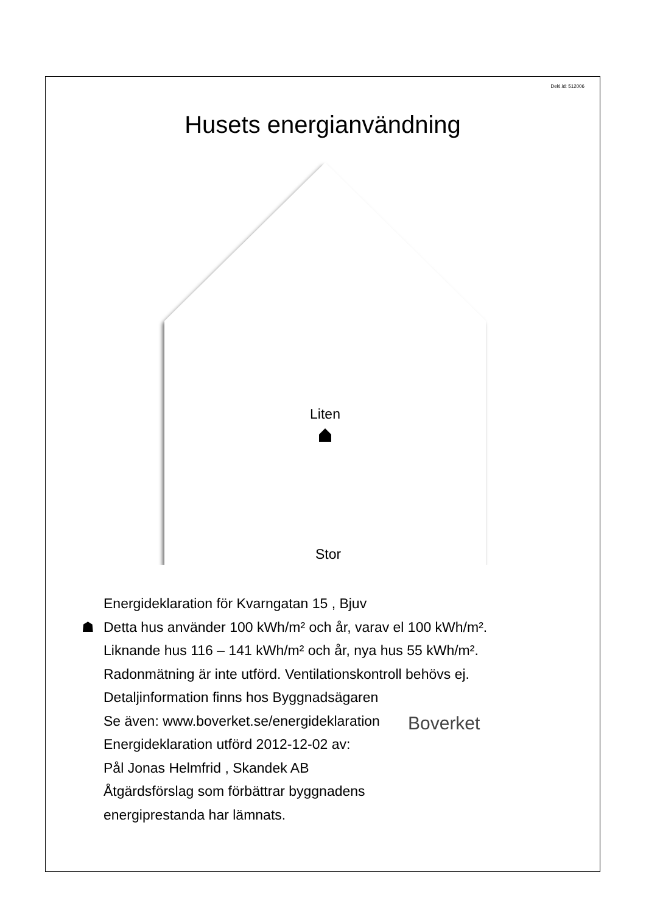Dekl.id: 512006
Husets energianvändning
Liten
Stor
Energideklaration för Kvarngatan 15 , Bjuv
☗ Detta hus använder 100 kWh/m² och år, varav el 100 kWh/m².
Liknande hus 116 – 141 kWh/m² och år, nya hus 55 kWh/m².
Radonmätning är inte utförd. Ventilationskontroll behövs ej.
Detaljinformation finns hos Byggnadsägaren
Se även: www.boverket.se/energideklaration
Energideklaration utförd 2012-12-02 av:
Pål Jonas Helmfrid , Skandek AB
Åtgärdsförslag som förbättrar byggnadens
energiprestanda har lämnats.
Boverket